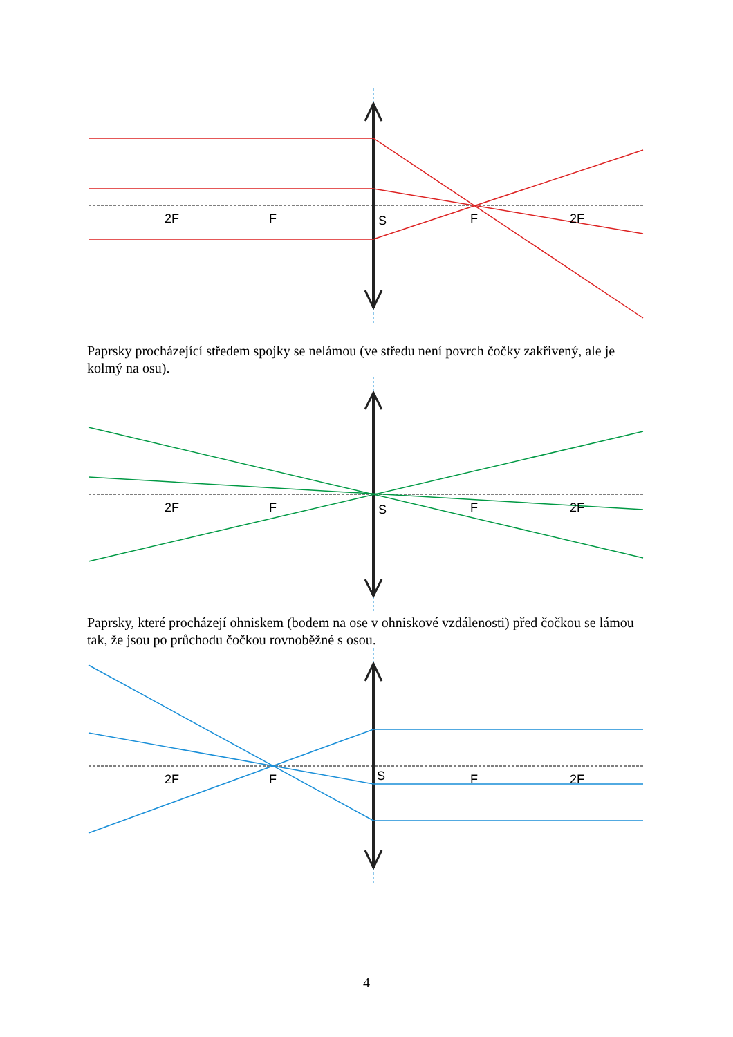2F
F
S
F
2F
Paprsky procházející středem spojky se nelámou (ve středu není povrch čočky zakřivený, ale je kolmý na osu).
2F
F
S
F
2F
Paprsky, které procházejí ohniskem (bodem na ose v ohniskové vzdálenosti) před čočkou se lámou tak, že jsou po průchodu čočkou rovnoběžné s osou.
2F
F
S
F
2F
4